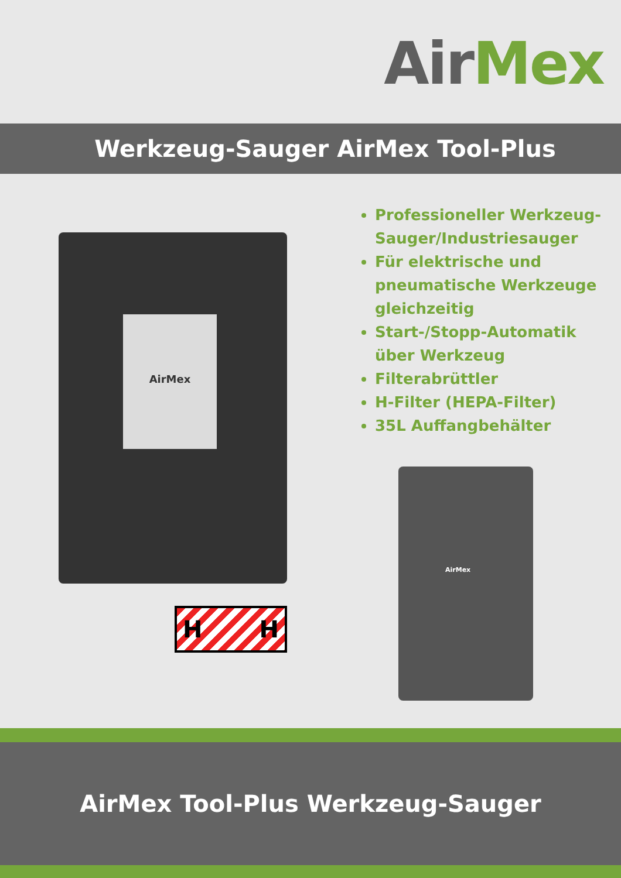Air Me x
Werkzeug-Sauger AirMex Tool-Plus
AirMex
H H
Professioneller Werkzeug-Sauger/Industriesauger
Für elektrische und pneumatische Werkzeuge gleichzeitig
Start-/Stopp-Automatik über Werkzeug
Filterabrüttler
H-Filter (HEPA-Filter)
35L Auffangbehälter
AirMex
AirMex Tool-Plus Werkzeug-Sauger